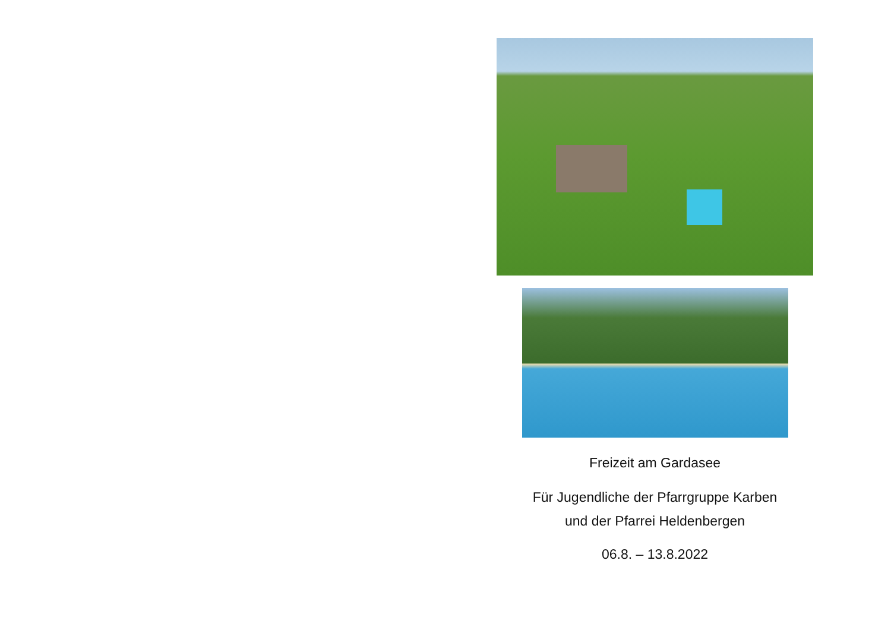Freizeit am Gardasee
Für Jugendliche der Pfarrgruppe Karben
und der Pfarrei Heldenbergen
06.8. – 13.8.2022